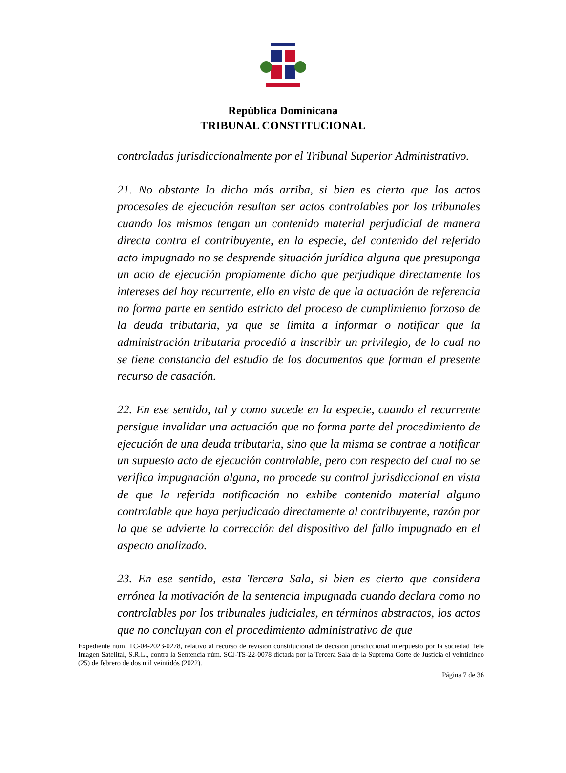República Dominicana
TRIBUNAL CONSTITUCIONAL
controladas jurisdiccionalmente por el Tribunal Superior Administrativo.
21. No obstante lo dicho más arriba, si bien es cierto que los actos procesales de ejecución resultan ser actos controlables por los tribunales cuando los mismos tengan un contenido material perjudicial de manera directa contra el contribuyente, en la especie, del contenido del referido acto impugnado no se desprende situación jurídica alguna que presuponga un acto de ejecución propiamente dicho que perjudique directamente los intereses del hoy recurrente, ello en vista de que la actuación de referencia no forma parte en sentido estricto del proceso de cumplimiento forzoso de la deuda tributaria, ya que se limita a informar o notificar que la administración tributaria procedió a inscribir un privilegio, de lo cual no se tiene constancia del estudio de los documentos que forman el presente recurso de casación.
22. En ese sentido, tal y como sucede en la especie, cuando el recurrente persigue invalidar una actuación que no forma parte del procedimiento de ejecución de una deuda tributaria, sino que la misma se contrae a notificar un supuesto acto de ejecución controlable, pero con respecto del cual no se verifica impugnación alguna, no procede su control jurisdiccional en vista de que la referida notificación no exhibe contenido material alguno controlable que haya perjudicado directamente al contribuyente, razón por la que se advierte la corrección del dispositivo del fallo impugnado en el aspecto analizado.
23. En ese sentido, esta Tercera Sala, si bien es cierto que considera errónea la motivación de la sentencia impugnada cuando declara como no controlables por los tribunales judiciales, en términos abstractos, los actos que no concluyan con el procedimiento administrativo de que
Expediente núm. TC-04-2023-0278, relativo al recurso de revisión constitucional de decisión jurisdiccional interpuesto por la sociedad Tele Imagen Satelital, S.R.L., contra la Sentencia núm. SCJ-TS-22-0078 dictada por la Tercera Sala de la Suprema Corte de Justicia el veinticinco (25) de febrero de dos mil veintidós (2022).
Página 7 de 36